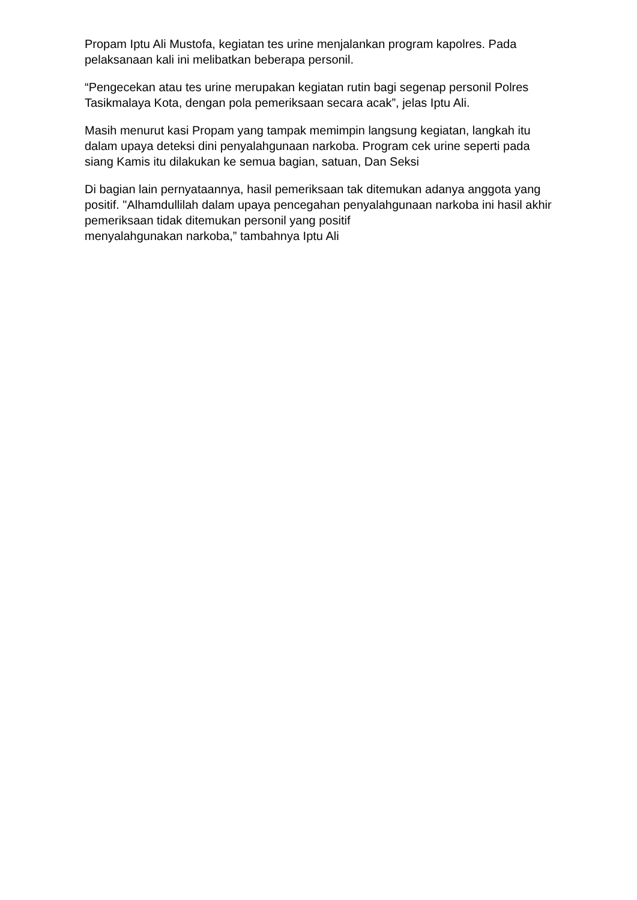Propam Iptu Ali Mustofa, kegiatan tes urine menjalankan program kapolres. Pada pelaksanaan kali ini melibatkan beberapa personil.
“Pengecekan atau tes urine merupakan kegiatan rutin bagi segenap personil Polres Tasikmalaya Kota, dengan pola pemeriksaan secara acak”, jelas Iptu Ali.
Masih menurut kasi Propam yang tampak memimpin langsung kegiatan, langkah itu dalam upaya deteksi dini penyalahgunaan narkoba. Program cek urine seperti pada siang Kamis itu dilakukan ke semua bagian, satuan, Dan Seksi
Di bagian lain pernyataannya, hasil pemeriksaan tak ditemukan adanya anggota yang positif. "Alhamdullilah dalam upaya pencegahan penyalahgunaan narkoba ini hasil akhir pemeriksaan tidak ditemukan personil yang positif
menyalahgunakan narkoba,” tambahnya Iptu Ali